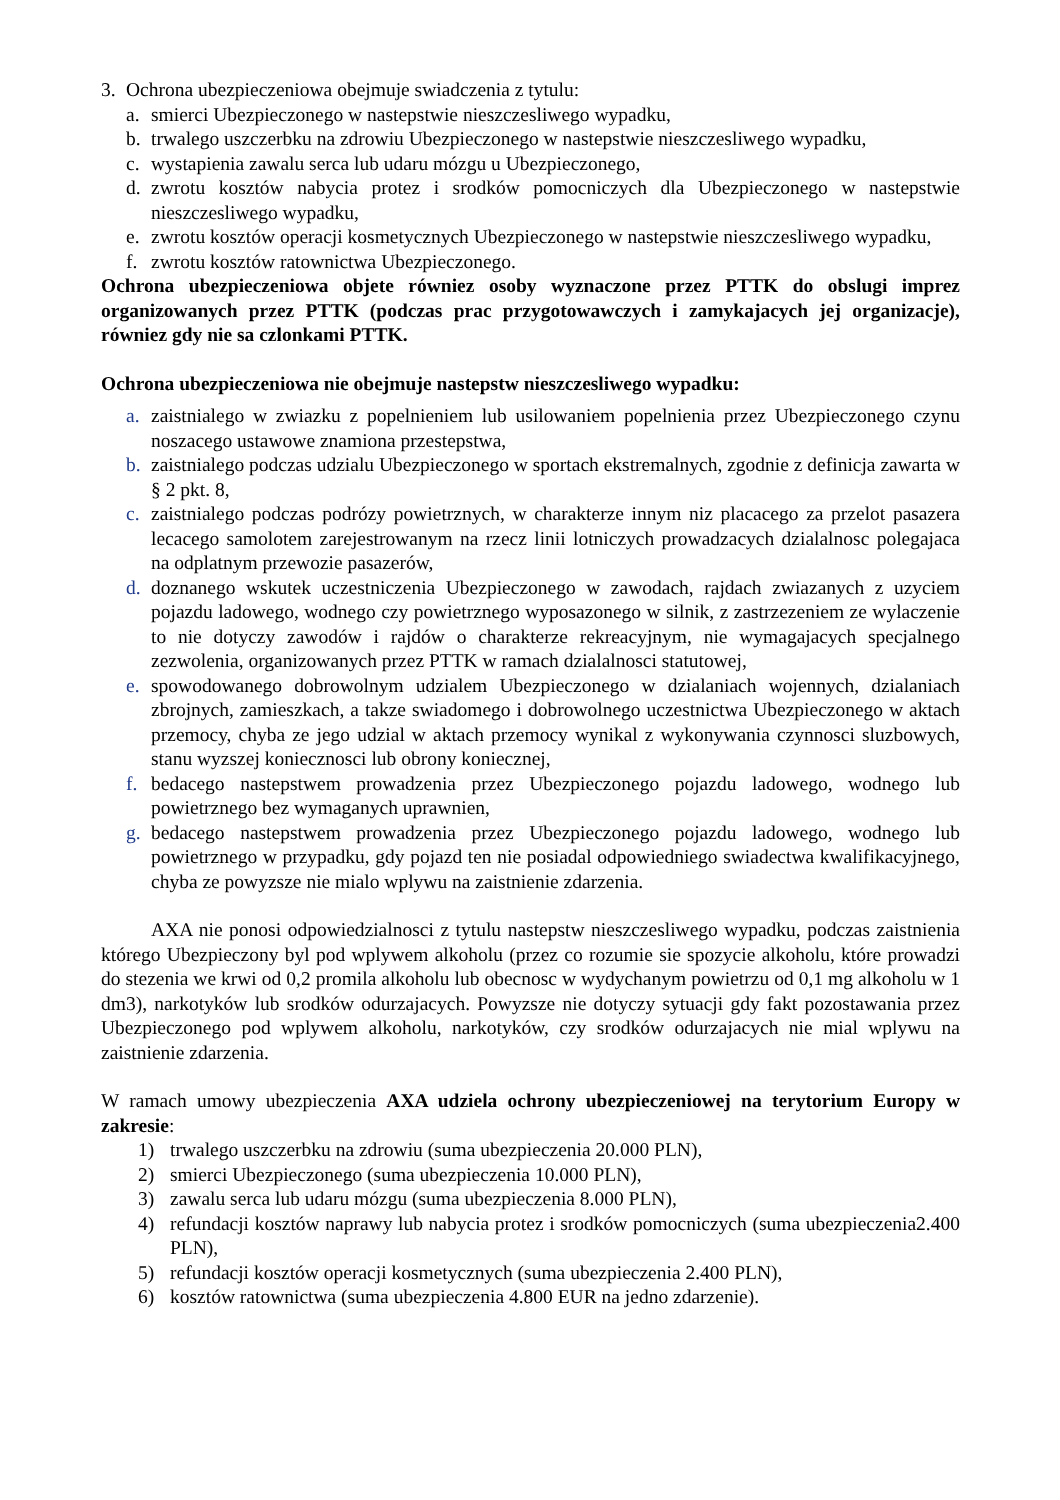3. Ochrona ubezpieczeniowa obejmuje swiadczenia z tytulu:
a. smierci Ubezpieczonego w nastepstwie nieszczesliwego wypadku,
b. trwalego uszczerbku na zdrowiu Ubezpieczonego w nastepstwie nieszczesliwego wypadku,
c. wystapienia zawalu serca lub udaru mózgu u Ubezpieczonego,
d. zwrotu kosztów nabycia protez i srodków pomocniczych dla Ubezpieczonego w nastepstwie nieszczesliwego wypadku,
e. zwrotu kosztów operacji kosmetycznych Ubezpieczonego w nastepstwie nieszczesliwego wypadku,
f. zwrotu kosztów ratownictwa Ubezpieczonego.
Ochrona ubezpieczeniowa objete równiez osoby wyznaczone przez PTTK do obslugi imprez organizowanych przez PTTK (podczas prac przygotowawczych i zamykajacych jej organizacje), równiez gdy nie sa czlonkami PTTK.
Ochrona ubezpieczeniowa nie obejmuje nastepstw nieszczesliwego wypadku:
a. zaistnialego w zwiazku z popelnieniem lub usilowaniem popelnienia przez Ubezpieczonego czynu noszacego ustawowe znamiona przestepstwa,
b. zaistnialego podczas udzialu Ubezpieczonego w sportach ekstremalnych, zgodnie z definicja zawarta w § 2 pkt. 8,
c. zaistnialego podczas podrózy powietrznych, w charakterze innym niz placacego za przelot pasazera lecacego samolotem zarejestrowanym na rzecz linii lotniczych prowadzacych dzialalnosc polegajaca na odplatnym przewozie pasazerów,
d. doznanego wskutek uczestniczenia Ubezpieczonego w zawodach, rajdach zwiazanych z uzyciem pojazdu ladowego, wodnego czy powietrznego wyposazonego w silnik, z zastrzezeniem ze wylaczenie to nie dotyczy zawodów i rajdów o charakterze rekreacyjnym, nie wymagajacych specjalnego zezwolenia, organizowanych przez PTTK w ramach dzialalnosci statutowej,
e. spowodowanego dobrowolnym udzialem Ubezpieczonego w dzialaniach wojennych, dzialaniach zbrojnych, zamieszkach, a takze swiadomego i dobrowolnego uczestnictwa Ubezpieczonego w aktach przemocy, chyba ze jego udzial w aktach przemocy wynikal z wykonywania czynnosci sluzbowych, stanu wyzszej koniecznosci lub obrony koniecznej,
f. bedacego nastepstwem prowadzenia przez Ubezpieczonego pojazdu ladowego, wodnego lub powietrznego bez wymaganych uprawnien,
g. bedacego nastepstwem prowadzenia przez Ubezpieczonego pojazdu ladowego, wodnego lub powietrznego w przypadku, gdy pojazd ten nie posiadal odpowiedniego swiadectwa kwalifikacyjnego, chyba ze powyzsze nie mialo wplywu na zaistnienie zdarzenia.
AXA nie ponosi odpowiedzialnosci z tytulu nastepstw nieszczesliwego wypadku, podczas zaistnienia którego Ubezpieczony byl pod wplywem alkoholu (przez co rozumie sie spozycie alkoholu, które prowadzi do stezenia we krwi od 0,2 promila alkoholu lub obecnosc w wydychanym powietrzu od 0,1 mg alkoholu w 1 dm3), narkotyków lub srodków odurzajacych. Powyzsze nie dotyczy sytuacji gdy fakt pozostawania przez Ubezpieczonego pod wplywem alkoholu, narkotyków, czy srodków odurzajacych nie mial wplywu na zaistnienie zdarzenia.
W ramach umowy ubezpieczenia AXA udziela ochrony ubezpieczeniowej na terytorium Europy w zakresie:
1) trwalego uszczerbku na zdrowiu (suma ubezpieczenia 20.000 PLN),
2) smierci Ubezpieczonego (suma ubezpieczenia 10.000 PLN),
3) zawalu serca lub udaru mózgu (suma ubezpieczenia 8.000 PLN),
4) refundacji kosztów naprawy lub nabycia protez i srodków pomocniczych (suma ubezpieczenia2.400 PLN),
5) refundacji kosztów operacji kosmetycznych (suma ubezpieczenia 2.400 PLN),
6) kosztów ratownictwa (suma ubezpieczenia 4.800 EUR na jedno zdarzenie).